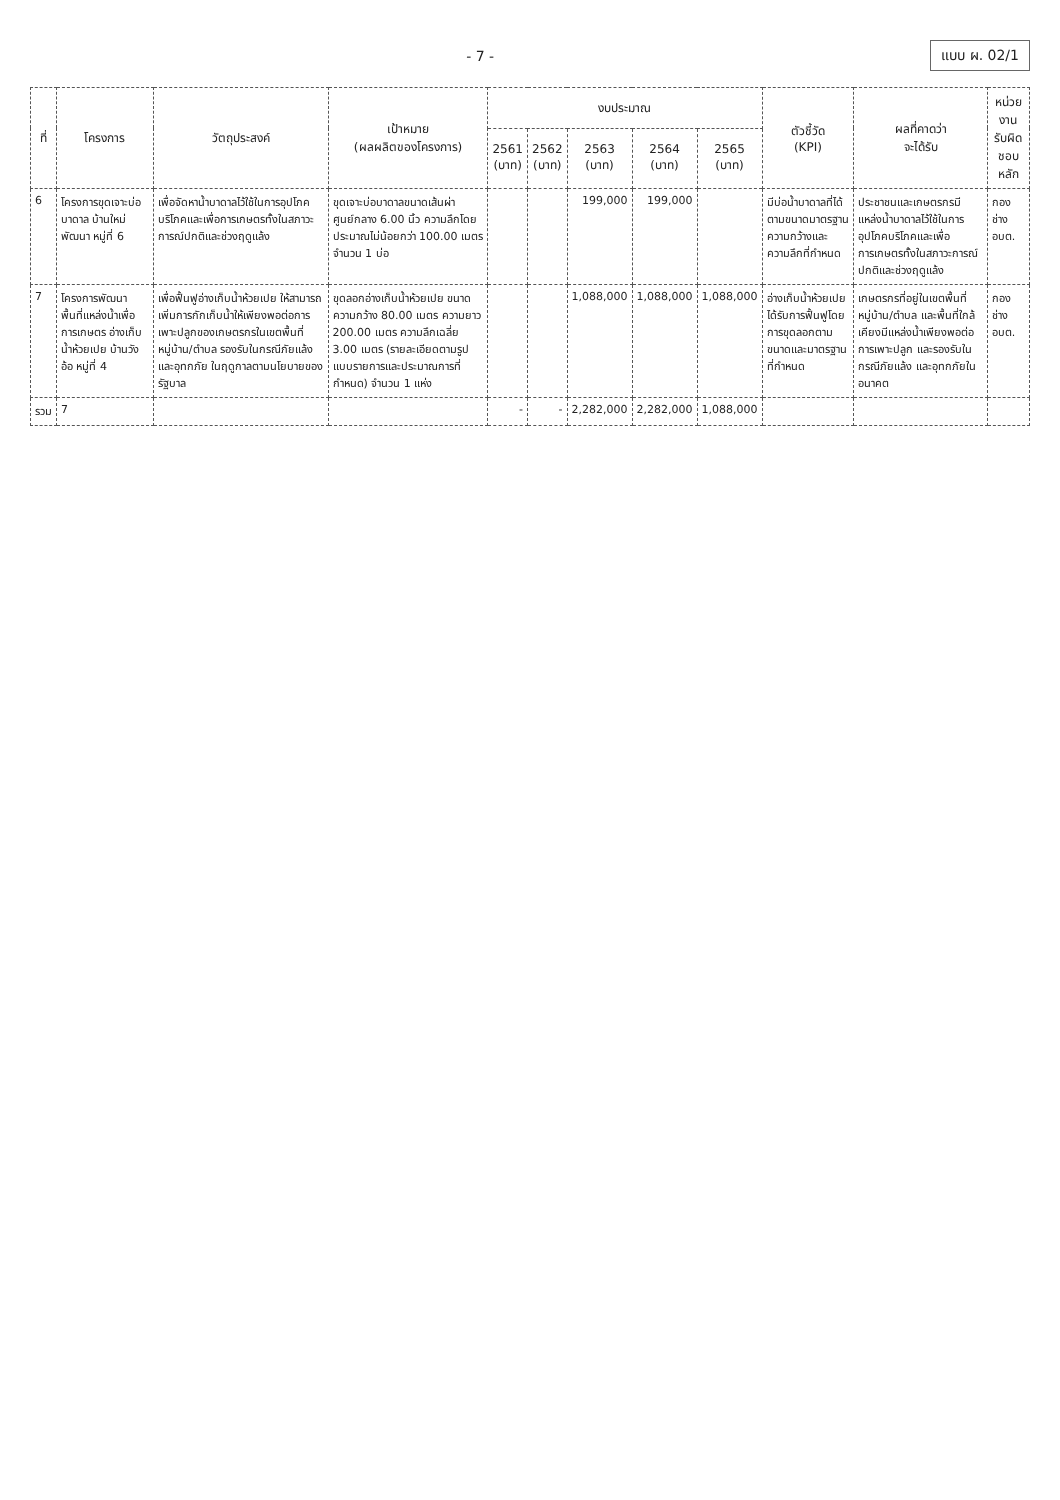- 7 - แบบ ผ. 02/1
| ที่ | โครงการ | วัตถุประสงค์ | เป้าหมาย (ผลผลิตของโครงการ) | งบประมาณ | | | | | ตัวชี้วัด (KPI) | ผลที่คาดว่า จะได้รับ | หน่วยงาน รับผิดชอบหลัก |
| --- | --- | --- | --- | --- | --- | --- | --- | --- | --- | --- | --- |
| | | | | 2561 (บาท) | 2562 (บาท) | 2563 (บาท) | 2564 (บาท) | 2565 (บาท) | | | |
| 6 | โครงการขุดเจาะบ่อบาดาล บ้านใหม่พัฒนา หมู่ที่ 6 | เพื่อจัดหาน้ำบาดาลไว้ใช้ในการอุปโภคบริโภคและเพื่อการเกษตรทั้งในสภาวะการณ์ปกติและช่วงฤดูแล้ง | ขุดเจาะบ่อบาดาลขนาดเส้นผ่าศูนย์กลาง 6.00 นิ้ว ความลึกโดยประมาณไม่น้อยกว่า 100.00 เมตร จำนวน 1 บ่อ | | | 199,000 | 199,000 | | มีบ่อน้ำบาดาลที่ได้ตามขนาดมาตรฐานความกว้างและความลึกที่กำหนด | ประชาชนและเกษตรกรมีแหล่งน้ำบาดาลไว้ใช้ในการอุปโภคบริโภคและเพื่อการเกษตรทั้งในสภาวะการณ์ปกติและช่วงฤดูแล้ง | กองช่าง อบต. |
| 7 | โครงการพัฒนาพื้นที่แหล่งน้ำเพื่อการเกษตร อ่างเก็บน้ำห้วยเปย บ้านวังอ้อ หมู่ที่ 4 | เพื่อฟื้นฟูอ่างเก็บน้ำห้วยเปย ให้สามารถเพิ่มการกักเก็บน้ำให้เพียงพอต่อการเพาะปลูกของเกษตรกรในเขตพื้นที่หมู่บ้าน/ตำบล รองรับในกรณีภัยแล้ง และอุทกภัย ในฤดูกาลตามนโยบายของรัฐบาล | ขุดลอกอ่างเก็บน้ำห้วยเปย ขนาดความกว้าง 80.00 เมตร ความยาว 200.00 เมตร ความลึกเฉลี่ย 3.00 เมตร (รายละเอียดตามรูปแบบรายการและประมาณการที่กำหนด) จำนวน 1 แห่ง | | | 1,088,000 | 1,088,000 | 1,088,000 | อ่างเก็บน้ำห้วยเปยได้รับการฟื้นฟูโดยการขุดลอกตามขนาดและมาตรฐานที่กำหนด | เกษตรกรที่อยู่ในเขตพื้นที่หมู่บ้าน/ตำบล และพื้นที่ใกล้เคียงมีแหล่งน้ำเพียงพอต่อการเพาะปลูก และรองรับในกรณีภัยแล้ง และอุทกภัยในอนาคต | กองช่าง อบต. |
| รวม | 7 | | | - | - | 2,282,000 | 2,282,000 | 1,088,000 | | | |